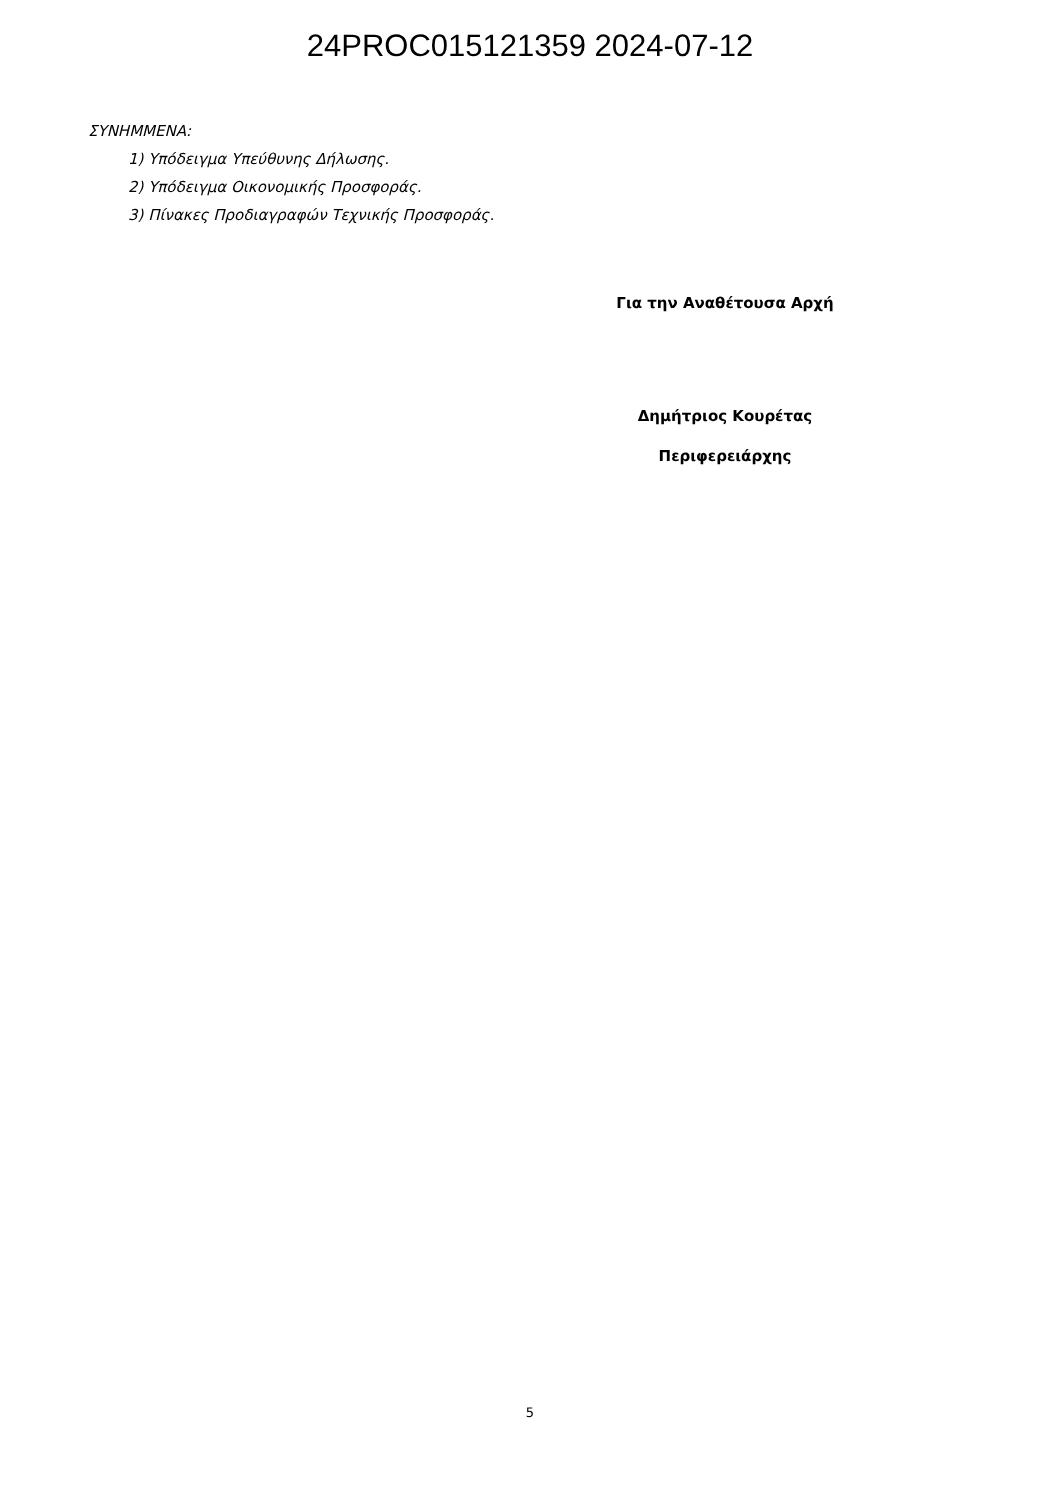24PROC015121359 2024-07-12
ΣΥΝΗΜΜΕΝΑ:
1) Υπόδειγμα Υπεύθυνης Δήλωσης.
2) Υπόδειγμα Οικονομικής Προσφοράς.
3) Πίνακες Προδιαγραφών Τεχνικής Προσφοράς.
Για την Αναθέτουσα Αρχή
Δημήτριος Κουρέτας
Περιφερειάρχης
5